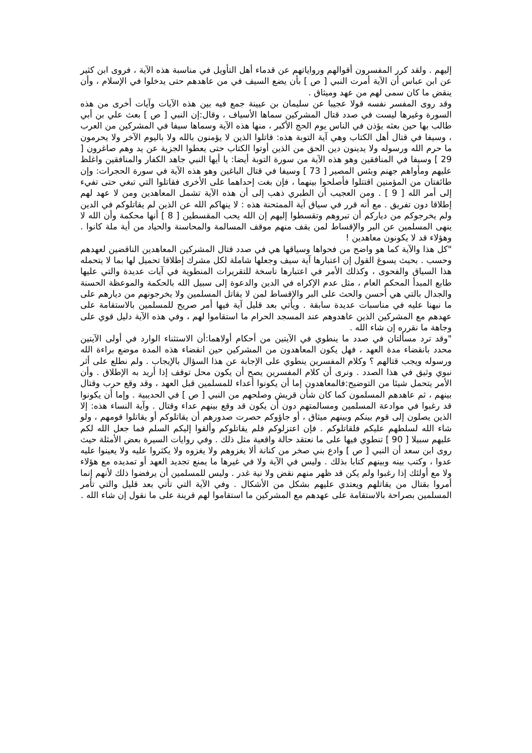إليهم . ولقد كرر المفسرون أقوالهم ورواياتهم عن قدماء أهل التأويل في مناسبة هذه الآية ، فروى ابن كثير عن ابن عباس أن الآية أمرت النبي [ ص ] بأن يضع السيف في من عاهدهم حتى يدخلوا في الإسلام ، وأن ينقض ما كان سمى لهم من عهد وميثاق .
وقد روى المفسر نفسه قولا عجيبا عن سليمان بن عيينة جمع فيه بين هذه الآيات وآيات أخرى من هذه السورة وغيرها ليست في صدد قتال المشركين سماها الأسياف ، وقال:إن النبي [ ص ] بعث علي بن أبي طالب بها حين بعثه يؤذن في الناس يوم الحج الأكبر ، منها هذه الآية وسماها سيفا في المشركين من العرب ، وسيفا في قتال أهل الكتاب وهي آية التوبة هذه: قاتلوا الذين لا يؤمنون بالله ولا باليوم الآخر ولا يحرمون ما حرم الله ورسوله ولا يدينون دين الحق من الذين أوتوا الكتاب حتى يعطوا الجزية عن يد وهم صاغرون [ 29 ] وسيفا في المنافقين وهو هذه الآية من سورة التوبة أيضا: يا أيها النبي جاهد الكفار والمنافقين واغلظ عليهم ومأواهم جهنم وبئس المصير [ 73 ] وسيفا في قتال الباغين وهو هذه الآية في سورة الحجرات: وإن طائفتان من المؤمنين اقتتلوا فأصلحوا بينهما ، فإن بغت إحداهما على الأخرى فقاتلوا التي تبغي حتى تفيء إلى أمر الله [ 9 ] . ومن العجيب أن الطبري ذهب إلى أن هذه الآية تشمل المعاهدين ومن لا عهد لهم إطلاقا دون تفريق . مع أنه قرر في سياق آية الممتحنة هذه : لا ينهاكم الله عن الذين لم يقاتلوكم في الدين ولم يخرجوكم من دياركم أن تبروهم وتقسطوا إليهم إن الله يحب المقسطين [ 8 ] أنها محكمة وأن الله لا ينهى المسلمين عن البر والإقساط لمن يقف منهم موقف المسالمة والمحاسنة والحياد من أية ملة كانوا . وهؤلاء قد لا يكونون معاهدين !
"كل هذا والآية كما هو واضح من فحواها وسياقها هي في صدد قتال المشركين المعاهدين الناقضين لعهدهم وحسب . بحيث يسوغ القول إن اعتبارها آية سيف وجعلها شاملة لكل مشرك إطلاقا تحميل لها بما لا يتحمله هذا السياق والفحوى ، وكذلك الأمر في اعتبارها ناسخة للتقريرات المنطوية في آيات عديدة والتي عليها طابع المبدأ المحكم العام ، مثل عدم الإكراه في الدين والدعوة إلى سبيل الله بالحكمة والموعظة الحسنة والجدال بالتي هي أحسن والحث على البر والإقساط لمن لا يقاتل المسلمين ولا يخرجونهم من ديارهم على ما نبهنا عليه في مناسبات عديدة سابقة . ويأتي بعد قليل آية فيها أمر صريح للمسلمين بالاستقامة على عهدهم مع المشركين الذين عاهدوهم عند المسجد الحرام ما استقاموا لهم ، وفي هذه الآية دليل قوي على وجاهة ما نقرره إن شاء الله .
"وقد ترد مسألتان في صدد ما ينطوي في الآيتين من أحكام أولاهما:أن الاستثناء الوارد في أولى الآيتين محدد بانقضاء مدة العهد ، فهل يكون المعاهدون من المشركين حين انقضاء هذه المدة موضع براءة الله ورسوله ويجب قتالهم ؟ وكلام المفسرين ينطوي على الإجابة عن هذا السؤال بالإيجاب . ولم نطلع على أثر نبوي وثيق في هذا الصدد . ونرى أن كلام المفسرين يصح أن يكون محل توقف إذا أريد به الإطلاق . وأن الأمر يتحمل شيئا من التوضيح:فالمعاهدون إما أن يكونوا أعداء للمسلمين قبل العهد ، وقد وقع حرب وقتال بينهم ، ثم عاهدهم المسلمون كما كان شأن قريش وصلحهم من النبي [ ص ] في الحديبية . وإما أن يكونوا قد رغبوا في موادعة المسلمين ومسالمتهم دون أن يكون قد وقع بينهم عداء وقتال . وآية النساء هذه: إلا الذين يصلون إلى قوم بينكم وبينهم ميثاق ، أو جاؤوكم حصرت صدورهم أن يقاتلوكم أو يقاتلوا قومهم ، ولو شاء الله لسلطهم عليكم فلقاتلوكم . فإن اعتزلوكم فلم يقاتلوكم وألقوا إليكم السلم فما جعل الله لكم عليهم سبيلا [ 90 ] تنطوي فيها على ما نعتقد حالة واقعية مثل ذلك . وفي روايات السيرة بعض الأمثلة حيث روى ابن سعد أن النبي [ ص ] وادع بني صخر من كنانة ألا يغزوهم ولا يغزوه ولا يكثروا عليه ولا يعينوا عليه عدوا ، وكتب بينه وبينهم كتابا بذلك . وليس في الآية ولا في غيرها ما يمنع تجديد العهد أو تمديده مع هؤلاء ولا مع أولئك إذا رغبوا ولم يكن قد ظهر منهم نقض ولا نية غدر . وليس للمسلمين أن يرفضوا ذلك لأنهم إنما أمروا بقتال من يقاتلهم ويعتدي عليهم بشكل من الأشكال . وفي الآية التي تأتي بعد قليل والتي تأمر المسلمين بصراحة بالاستقامة على عهدهم مع المشركين ما استقاموا لهم قرينة على ما نقول إن شاء الله .